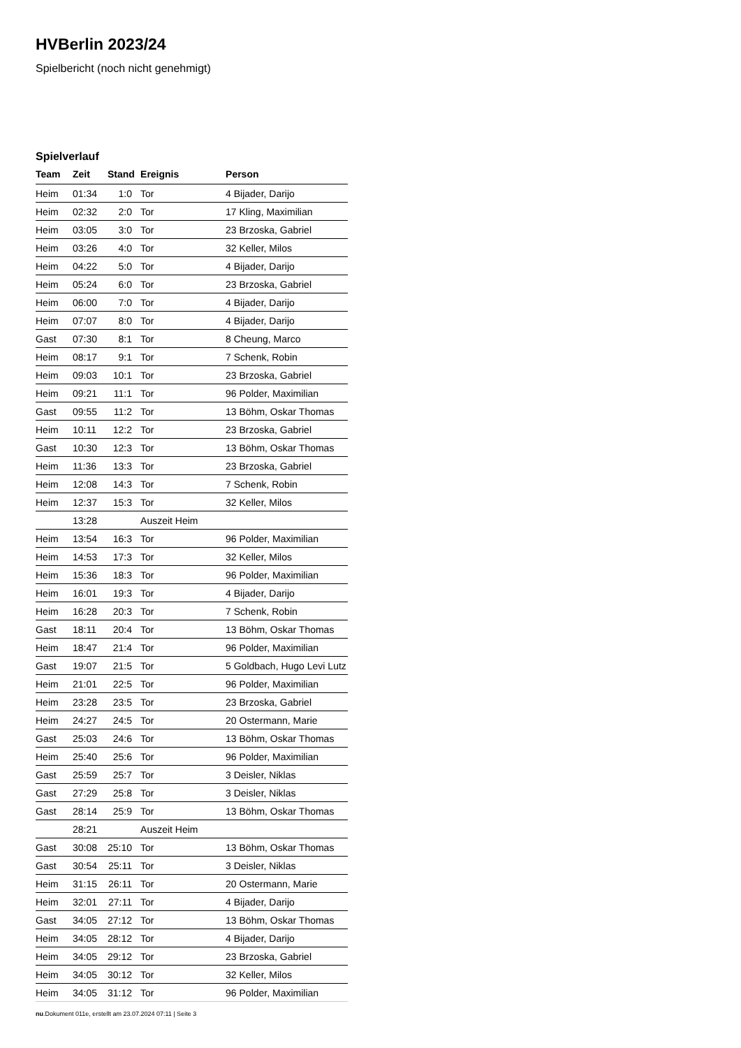HVBerlin 2023/24
Spielbericht (noch nicht genehmigt)
Spielverlauf
| Team | Zeit | Stand | Ereignis | Person |
| --- | --- | --- | --- | --- |
| Heim | 01:34 | 1:0 | Tor | 4 Bijader, Darijo |
| Heim | 02:32 | 2:0 | Tor | 17 Kling, Maximilian |
| Heim | 03:05 | 3:0 | Tor | 23 Brzoska, Gabriel |
| Heim | 03:26 | 4:0 | Tor | 32 Keller, Milos |
| Heim | 04:22 | 5:0 | Tor | 4 Bijader, Darijo |
| Heim | 05:24 | 6:0 | Tor | 23 Brzoska, Gabriel |
| Heim | 06:00 | 7:0 | Tor | 4 Bijader, Darijo |
| Heim | 07:07 | 8:0 | Tor | 4 Bijader, Darijo |
| Gast | 07:30 | 8:1 | Tor | 8 Cheung, Marco |
| Heim | 08:17 | 9:1 | Tor | 7 Schenk, Robin |
| Heim | 09:03 | 10:1 | Tor | 23 Brzoska, Gabriel |
| Heim | 09:21 | 11:1 | Tor | 96 Polder, Maximilian |
| Gast | 09:55 | 11:2 | Tor | 13 Böhm, Oskar Thomas |
| Heim | 10:11 | 12:2 | Tor | 23 Brzoska, Gabriel |
| Gast | 10:30 | 12:3 | Tor | 13 Böhm, Oskar Thomas |
| Heim | 11:36 | 13:3 | Tor | 23 Brzoska, Gabriel |
| Heim | 12:08 | 14:3 | Tor | 7 Schenk, Robin |
| Heim | 12:37 | 15:3 | Tor | 32 Keller, Milos |
| | 13:28 | | Auszeit Heim | |
| Heim | 13:54 | 16:3 | Tor | 96 Polder, Maximilian |
| Heim | 14:53 | 17:3 | Tor | 32 Keller, Milos |
| Heim | 15:36 | 18:3 | Tor | 96 Polder, Maximilian |
| Heim | 16:01 | 19:3 | Tor | 4 Bijader, Darijo |
| Heim | 16:28 | 20:3 | Tor | 7 Schenk, Robin |
| Gast | 18:11 | 20:4 | Tor | 13 Böhm, Oskar Thomas |
| Heim | 18:47 | 21:4 | Tor | 96 Polder, Maximilian |
| Gast | 19:07 | 21:5 | Tor | 5 Goldbach, Hugo Levi Lutz |
| Heim | 21:01 | 22:5 | Tor | 96 Polder, Maximilian |
| Heim | 23:28 | 23:5 | Tor | 23 Brzoska, Gabriel |
| Heim | 24:27 | 24:5 | Tor | 20 Ostermann, Marie |
| Gast | 25:03 | 24:6 | Tor | 13 Böhm, Oskar Thomas |
| Heim | 25:40 | 25:6 | Tor | 96 Polder, Maximilian |
| Gast | 25:59 | 25:7 | Tor | 3 Deisler, Niklas |
| Gast | 27:29 | 25:8 | Tor | 3 Deisler, Niklas |
| Gast | 28:14 | 25:9 | Tor | 13 Böhm, Oskar Thomas |
| | 28:21 | | Auszeit Heim | |
| Gast | 30:08 | 25:10 | Tor | 13 Böhm, Oskar Thomas |
| Gast | 30:54 | 25:11 | Tor | 3 Deisler, Niklas |
| Heim | 31:15 | 26:11 | Tor | 20 Ostermann, Marie |
| Heim | 32:01 | 27:11 | Tor | 4 Bijader, Darijo |
| Gast | 34:05 | 27:12 | Tor | 13 Böhm, Oskar Thomas |
| Heim | 34:05 | 28:12 | Tor | 4 Bijader, Darijo |
| Heim | 34:05 | 29:12 | Tor | 23 Brzoska, Gabriel |
| Heim | 34:05 | 30:12 | Tor | 32 Keller, Milos |
| Heim | 34:05 | 31:12 | Tor | 96 Polder, Maximilian |
nu.Dokument 011e, erstellt am 23.07.2024 07:11 | Seite 3